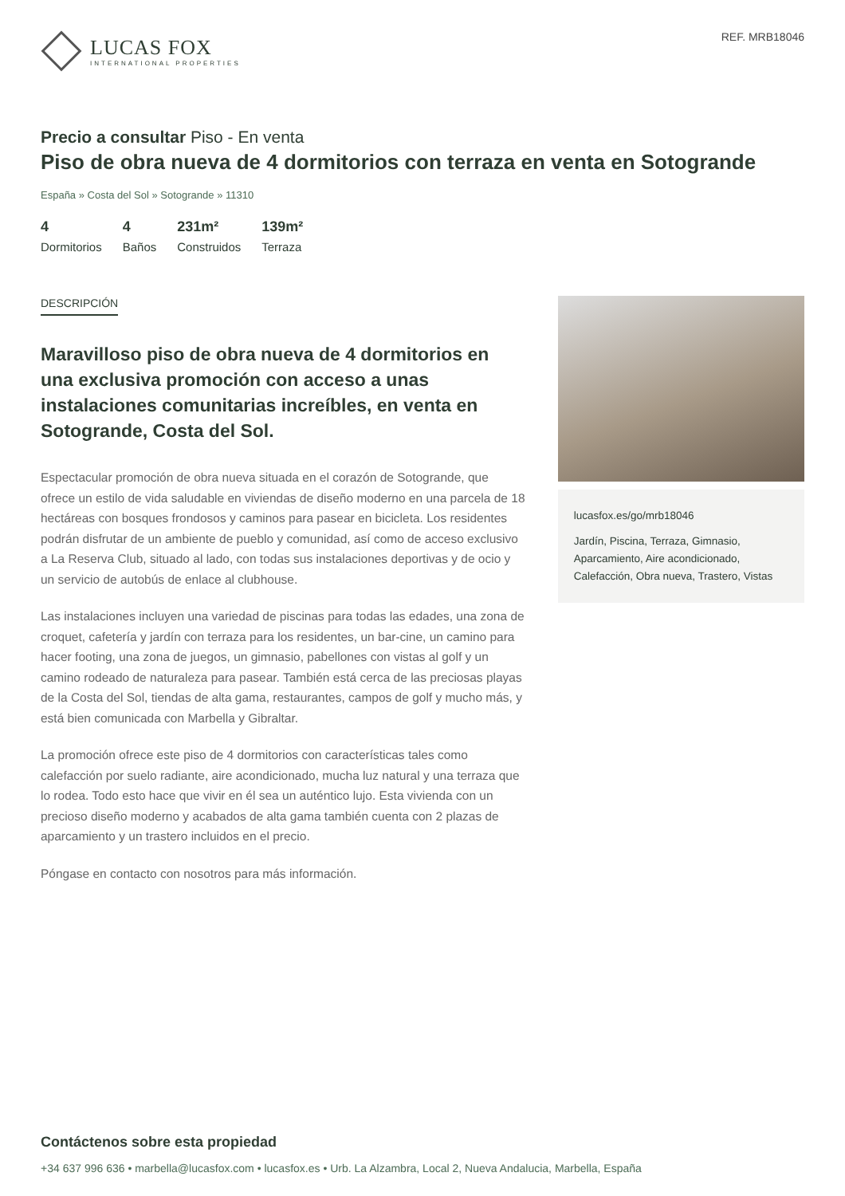LUCAS FOX
INTERNATIONAL PROPERTIES
REF. MRB18046
Precio a consultar Piso - En venta
Piso de obra nueva de 4 dormitorios con terraza en venta en Sotogrande
España » Costa del Sol » Sotogrande » 11310
4
Dormitorios
4
Baños
231m²
Construidos
139m²
Terraza
DESCRIPCIÓN
Maravilloso piso de obra nueva de 4 dormitorios en una exclusiva promoción con acceso a unas instalaciones comunitarias increíbles, en venta en Sotogrande, Costa del Sol.
Espectacular promoción de obra nueva situada en el corazón de Sotogrande, que ofrece un estilo de vida saludable en viviendas de diseño moderno en una parcela de 18 hectáreas con bosques frondosos y caminos para pasear en bicicleta. Los residentes podrán disfrutar de un ambiente de pueblo y comunidad, así como de acceso exclusivo a La Reserva Club, situado al lado, con todas sus instalaciones deportivas y de ocio y un servicio de autobús de enlace al clubhouse.
Las instalaciones incluyen una variedad de piscinas para todas las edades, una zona de croquet, cafetería y jardín con terraza para los residentes, un bar-cine, un camino para hacer footing, una zona de juegos, un gimnasio, pabellones con vistas al golf y un camino rodeado de naturaleza para pasear. También está cerca de las preciosas playas de la Costa del Sol, tiendas de alta gama, restaurantes, campos de golf y mucho más, y está bien comunicada con Marbella y Gibraltar.
La promoción ofrece este piso de 4 dormitorios con características tales como calefacción por suelo radiante, aire acondicionado, mucha luz natural y una terraza que lo rodea. Todo esto hace que vivir en él sea un auténtico lujo. Esta vivienda con un precioso diseño moderno y acabados de alta gama también cuenta con 2 plazas de aparcamiento y un trastero incluidos en el precio.
Póngase en contacto con nosotros para más información.
lucasfox.es/go/mrb18046
Jardín, Piscina, Terraza, Gimnasio, Aparcamiento, Aire acondicionado, Calefacción, Obra nueva, Trastero, Vistas
Contáctenos sobre esta propiedad
+34 637 996 636 • marbella@lucasfox.com • lucasfox.es • Urb. La Alzambra, Local 2, Nueva Andalucia, Marbella, España